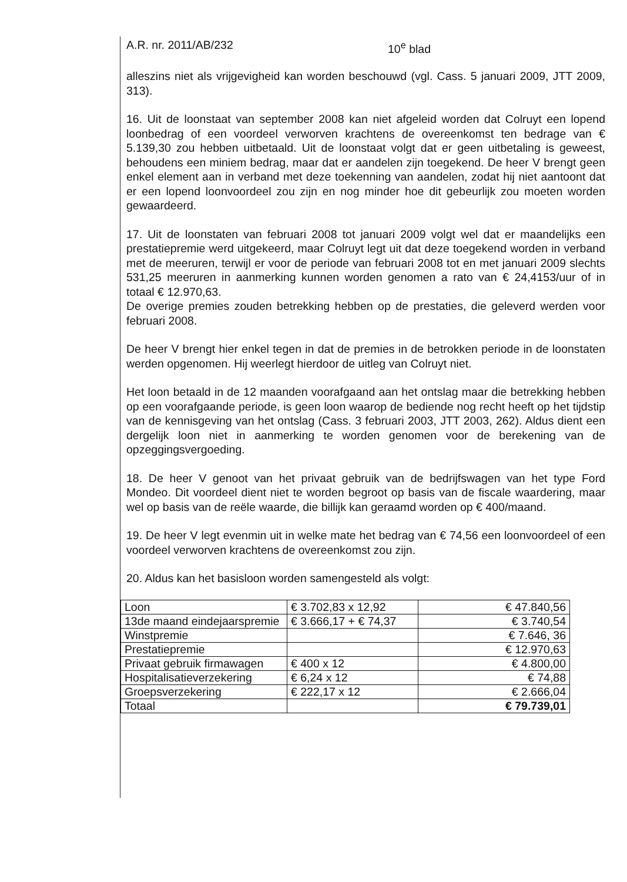A.R. nr. 2011/AB/232 10<sup>e</sup> blad
alleszins niet als vrijgevigheid kan worden beschouwd (vgl. Cass. 5 januari 2009, JTT 2009, 313).
16. Uit de loonstaat van september 2008 kan niet afgeleid worden dat Colruyt een lopend loonbedrag of een voordeel verworven krachtens de overeenkomst ten bedrage van € 5.139,30 zou hebben uitbetaald. Uit de loonstaat volgt dat er geen uitbetaling is geweest, behoudens een miniem bedrag, maar dat er aandelen zijn toegekend. De heer V brengt geen enkel element aan in verband met deze toekenning van aandelen, zodat hij niet aantoont dat er een lopend loonvoordeel zou zijn en nog minder hoe dit gebeurlijk zou moeten worden gewaardeerd.
17. Uit de loonstaten van februari 2008 tot januari 2009 volgt wel dat er maandelijks een prestatiepremie werd uitgekeerd, maar Colruyt legt uit dat deze toegekend worden in verband met de meeruren, terwijl er voor de periode van februari 2008 tot en met januari 2009 slechts 531,25 meeruren in aanmerking kunnen worden genomen a rato van € 24,4153/uur of in totaal € 12.970,63.
De overige premies zouden betrekking hebben op de prestaties, die geleverd werden voor februari 2008.
De heer V brengt hier enkel tegen in dat de premies in de betrokken periode in de loonstaten werden opgenomen. Hij weerlegt hierdoor de uitleg van Colruyt niet.
Het loon betaald in de 12 maanden voorafgaand aan het ontslag maar die betrekking hebben op een voorafgaande periode, is geen loon waarop de bediende nog recht heeft op het tijdstip van de kennisgeving van het ontslag (Cass. 3 februari 2003, JTT 2003, 262). Aldus dient een dergelijk loon niet in aanmerking te worden genomen voor de berekening van de opzeggingsvergoeding.
18. De heer V genoot van het privaat gebruik van de bedrijfswagen van het type Ford Mondeo. Dit voordeel dient niet te worden begroot op basis van de fiscale waardering, maar wel op basis van de reële waarde, die billijk kan geraamd worden op € 400/maand.
19. De heer V legt evenmin uit in welke mate het bedrag van € 74,56 een loonvoordeel of een voordeel verworven krachtens de overeenkomst zou zijn.
20. Aldus kan het basisloon worden samengesteld als volgt:
| Loon | € 3.702,83 x 12,92 | € 47.840,56 |
| 13de maand eindejaarspremie | € 3.666,17 + € 74,37 | € 3.740,54 |
| Winstpremie | | € 7.646, 36 |
| Prestatiepremie | | € 12.970,63 |
| Privaat gebruik firmawagen | € 400 x 12 | € 4.800,00 |
| Hospitalisatieverzekering | € 6,24 x 12 | € 74,88 |
| Groepsverzekering | € 222,17 x 12 | € 2.666,04 |
| Totaal | | € 79.739,01 |